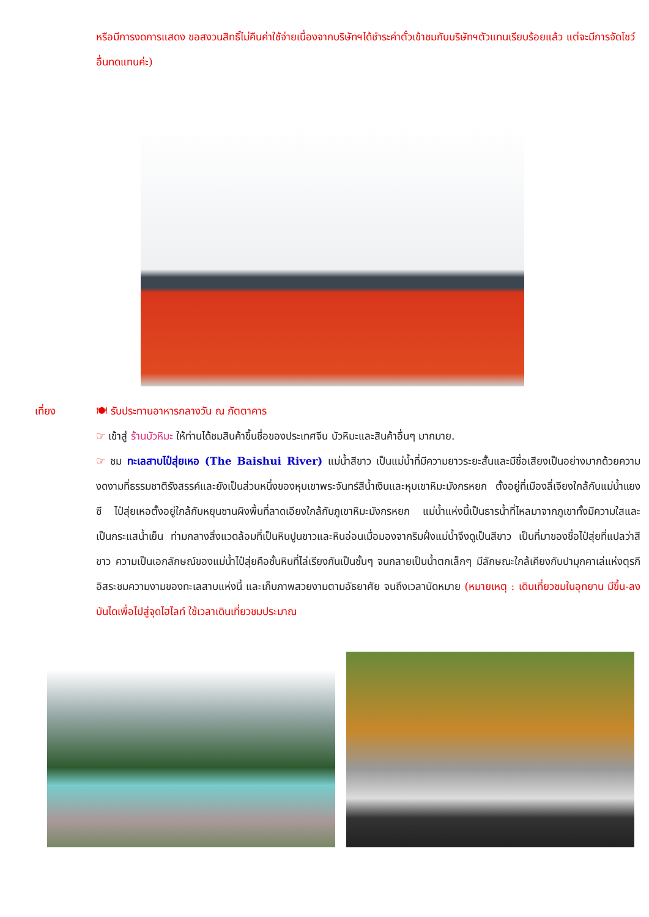หรือมีการงดการแสดง ขอสงวนสิทธิ์ไม่คืนค่าใช้จ่ายเนื่องจากบริษัทฯได้ชำระค่าตั๋วเข้าชมกับบริษัทฯตัวแทนเรียบร้อยแล้ว แต่จะมีการจัดโชว์อื่นทดแทนค่ะ)
เที่ยง 🍽 รับประทานอาหารกลางวัน ณ ภัตตาคาร
☞ เข้าสู่ ร้านบัวหิมะ ให้ท่านได้ชมสินค้าขึ้นชื่อของประเทศจีน บัวหิมะและสินค้าอื่นๆ มากมาย.
☞ ชม ทะเลสาบไป๋สุ่ยเหอ (The Baishui River) แม่น้ำสีขาว เป็นแม่น้ำที่มีความยาวระยะสั้นและมีชื่อเสียงเป็นอย่างมากด้วยความงดงามที่ธรรมชาติรังสรรค์และยังเป็นส่วนหนึ่งของหุบเขาพระจันทร์สีน้ำเงินและหุบเขาหิมะมังกรหยก ตั้งอยู่ที่เมืองลี่เจียงใกล้กับแม่น้ำแยงซี ไป๋สุ่ยเหอตั้งอยู่ใกล้กับหยุนซานผิงพื้นที่ลาดเอียงใกล้กับภูเขาหิมะมังกรหยก แม่น้ำแห่งนี้เป็นธารน้ำที่ไหลมาจากภูเขาทั้งมีความใสและเป็นกระแสน้ำเย็น ท่ามกลางสิ่งแวดล้อมที่เป็นหินปูนขาวและหินอ่อนเมื่อมองจากริมฝั่งแม่น้ำจึงดูเป็นสีขาว เป็นที่มาของชื่อไป๋สุ่ยที่แปลว่าสีขาว ความเป็นเอกลักษณ์ของแม่น้ำไป๋สุ่ยคือชั้นหินที่ไล่เรียงกันเป็นชั้นๆ จนกลายเป็นน้ำตกเล็กๆ มีลักษณะใกล้เคียงกับปามุกคาเล่แห่งตุรกี อิสระชมความงามของทะเลสาบแห่งนี้ และเก็บภาพสวยงามตามอัธยาศัย จนถึงเวลานัดหมาย (หมายเหตุ : เดินเที่ยวชมในอุทยาน มีขึ้น-ลงบันไดเพื่อไปสู่จุดไฮไลท์ ใช้เวลาเดินเที่ยวชมประมาณ